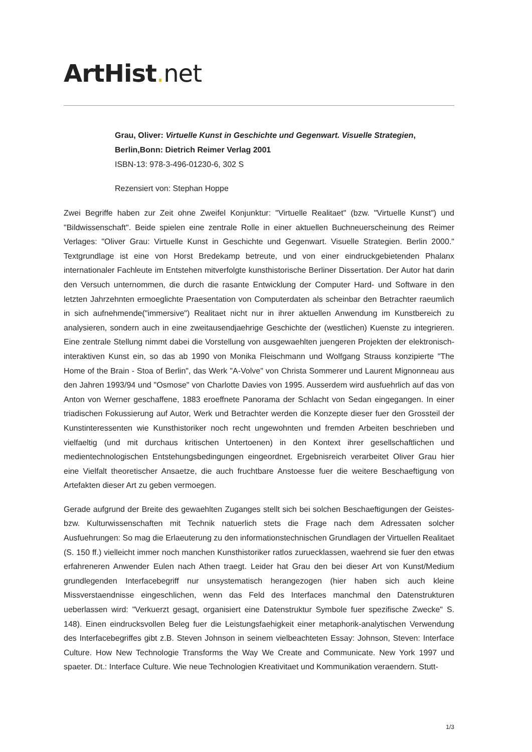ArtHist. net
Grau, Oliver: Virtuelle Kunst in Geschichte und Gegenwart. Visuelle Strategien, Berlin,Bonn: Dietrich Reimer Verlag 2001
ISBN-13: 978-3-496-01230-6, 302 S
Rezensiert von: Stephan Hoppe
Zwei Begriffe haben zur Zeit ohne Zweifel Konjunktur: "Virtuelle Realitaet" (bzw. "Virtuelle Kunst") und "Bildwissenschaft". Beide spielen eine zentrale Rolle in einer aktuellen Buchneuerscheinung des Reimer Verlages: "Oliver Grau: Virtuelle Kunst in Geschichte und Gegenwart. Visuelle Strategien. Berlin 2000." Textgrundlage ist eine von Horst Bredekamp betreute, und von einer eindruckgebietenden Phalanx internationaler Fachleute im Entstehen mitverfolgte kunsthistorische Berliner Dissertation. Der Autor hat darin den Versuch unternommen, die durch die rasante Entwicklung der Computer Hard- und Software in den letzten Jahrzehnten ermoeglichte Praesentation von Computerdaten als scheinbar den Betrachter raeumlich in sich aufnehmende("immersive") Realitaet nicht nur in ihrer aktuellen Anwendung im Kunstbereich zu analysieren, sondern auch in eine zweitausendjaehrige Geschichte der (westlichen) Kuenste zu integrieren. Eine zentrale Stellung nimmt dabei die Vorstellung von ausgewaehlten juengeren Projekten der elektronisch-interaktiven Kunst ein, so das ab 1990 von Monika Fleischmann und Wolfgang Strauss konzipierte "The Home of the Brain - Stoa of Berlin", das Werk "A-Volve" von Christa Sommerer und Laurent Mignonneau aus den Jahren 1993/94 und "Osmose" von Charlotte Davies von 1995. Ausserdem wird ausfuehrlich auf das von Anton von Werner geschaffene, 1883 eroeffnete Panorama der Schlacht von Sedan eingegangen. In einer triadischen Fokussierung auf Autor, Werk und Betrachter werden die Konzepte dieser fuer den Grossteil der Kunstinteressenten wie Kunsthistoriker noch recht ungewohnten und fremden Arbeiten beschrieben und vielfaeltig (und mit durchaus kritischen Untertoenen) in den Kontext ihrer gesellschaftlichen und medientechnologischen Entstehungsbedingungen eingeordnet. Ergebnisreich verarbeitet Oliver Grau hier eine Vielfalt theoretischer Ansaetze, die auch fruchtbare Anstoesse fuer die weitere Beschaeftigung von Artefakten dieser Art zu geben vermoegen.
Gerade aufgrund der Breite des gewaehlten Zuganges stellt sich bei solchen Beschaeftigungen der Geistes- bzw. Kulturwissenschaften mit Technik natuerlich stets die Frage nach dem Adressaten solcher Ausfuehrungen: So mag die Erlaeuterung zu den informationstechnischen Grundlagen der Virtuellen Realitaet (S. 150 ff.) vielleicht immer noch manchen Kunsthistoriker ratlos zuruecklassen, waehrend sie fuer den etwas erfahreneren Anwender Eulen nach Athen traegt. Leider hat Grau den bei dieser Art von Kunst/Medium grundlegenden Interfacebegriff nur unsystematisch herangezogen (hier haben sich auch kleine Missverstaendnisse eingeschlichen, wenn das Feld des Interfaces manchmal den Datenstrukturen ueberlassen wird: "Verkuerzt gesagt, organisiert eine Datenstruktur Symbole fuer spezifische Zwecke" S. 148). Einen eindrucksvollen Beleg fuer die Leistungsfaehigkeit einer metaphorik-analytischen Verwendung des Interfacebegriffes gibt z.B. Steven Johnson in seinem vielbeachteten Essay: Johnson, Steven: Interface Culture. How New Technologie Transforms the Way We Create and Communicate. New York 1997 und spaeter. Dt.: Interface Culture. Wie neue Technologien Kreativitaet und Kommunikation veraendern. Stutt-
1/3